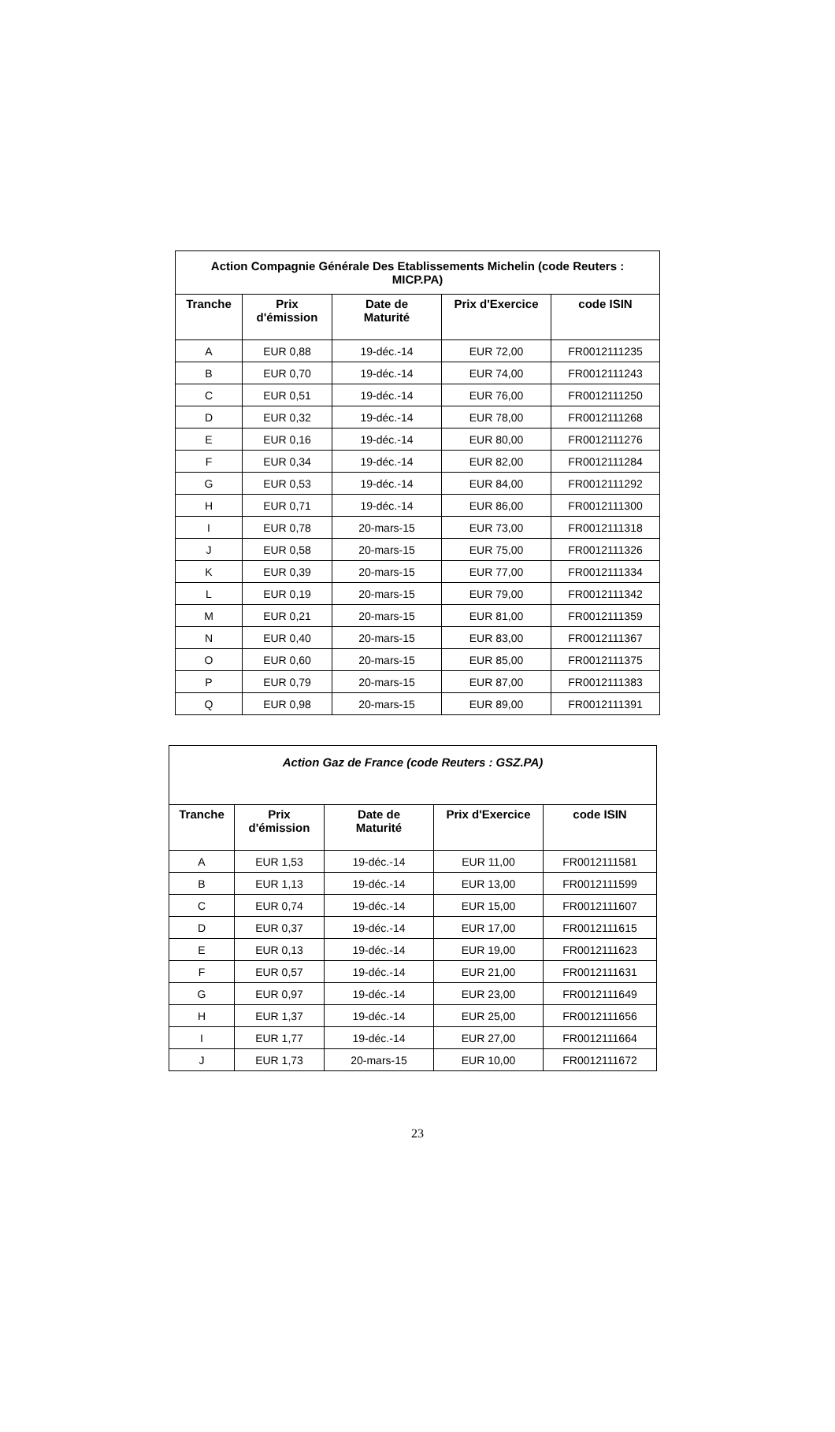| Action Compagnie Générale Des Etablissements Michelin (code Reuters : MICP.PA) | | | | |
| Tranche | Prix d'émission | Date de Maturité | Prix d'Exercice | code ISIN |
| A | EUR 0,88 | 19-déc.-14 | EUR 72,00 | FR0012111235 |
| B | EUR 0,70 | 19-déc.-14 | EUR 74,00 | FR0012111243 |
| C | EUR 0,51 | 19-déc.-14 | EUR 76,00 | FR0012111250 |
| D | EUR 0,32 | 19-déc.-14 | EUR 78,00 | FR0012111268 |
| E | EUR 0,16 | 19-déc.-14 | EUR 80,00 | FR0012111276 |
| F | EUR 0,34 | 19-déc.-14 | EUR 82,00 | FR0012111284 |
| G | EUR 0,53 | 19-déc.-14 | EUR 84,00 | FR0012111292 |
| H | EUR 0,71 | 19-déc.-14 | EUR 86,00 | FR0012111300 |
| I | EUR 0,78 | 20-mars-15 | EUR 73,00 | FR0012111318 |
| J | EUR 0,58 | 20-mars-15 | EUR 75,00 | FR0012111326 |
| K | EUR 0,39 | 20-mars-15 | EUR 77,00 | FR0012111334 |
| L | EUR 0,19 | 20-mars-15 | EUR 79,00 | FR0012111342 |
| M | EUR 0,21 | 20-mars-15 | EUR 81,00 | FR0012111359 |
| N | EUR 0,40 | 20-mars-15 | EUR 83,00 | FR0012111367 |
| O | EUR 0,60 | 20-mars-15 | EUR 85,00 | FR0012111375 |
| P | EUR 0,79 | 20-mars-15 | EUR 87,00 | FR0012111383 |
| Q | EUR 0,98 | 20-mars-15 | EUR 89,00 | FR0012111391 |
| Action Gaz de France (code Reuters : GSZ.PA) | | | | |
| Tranche | Prix d'émission | Date de Maturité | Prix d'Exercice | code ISIN |
| A | EUR 1,53 | 19-déc.-14 | EUR 11,00 | FR0012111581 |
| B | EUR 1,13 | 19-déc.-14 | EUR 13,00 | FR0012111599 |
| C | EUR 0,74 | 19-déc.-14 | EUR 15,00 | FR0012111607 |
| D | EUR 0,37 | 19-déc.-14 | EUR 17,00 | FR0012111615 |
| E | EUR 0,13 | 19-déc.-14 | EUR 19,00 | FR0012111623 |
| F | EUR 0,57 | 19-déc.-14 | EUR 21,00 | FR0012111631 |
| G | EUR 0,97 | 19-déc.-14 | EUR 23,00 | FR0012111649 |
| H | EUR 1,37 | 19-déc.-14 | EUR 25,00 | FR0012111656 |
| I | EUR 1,77 | 19-déc.-14 | EUR 27,00 | FR0012111664 |
| J | EUR 1,73 | 20-mars-15 | EUR 10,00 | FR0012111672 |
23